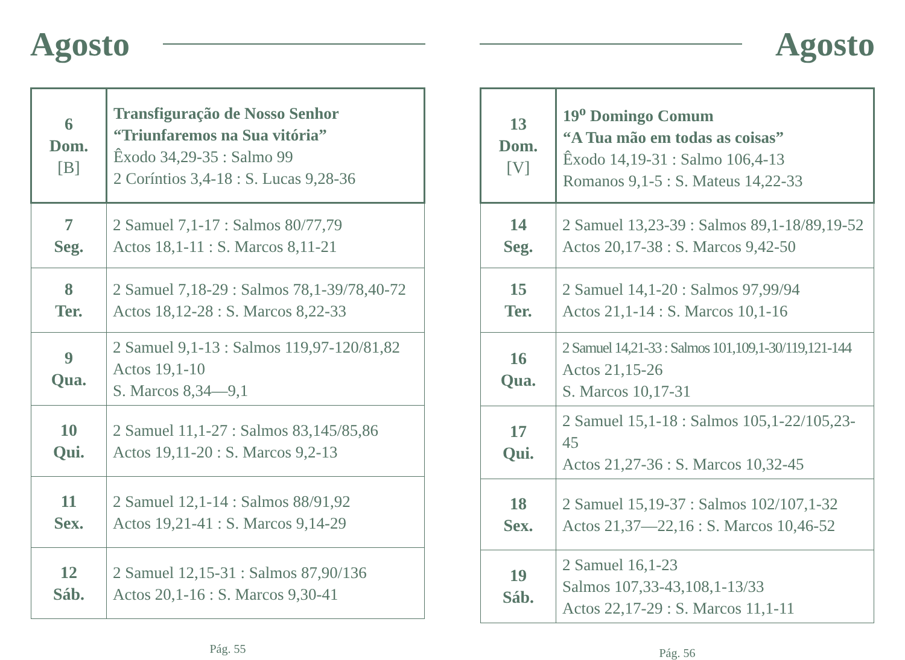Agosto
| 6 Dom. [B] | Transfiguração de Nosso Senhor “Triunfaremos na Sua vitória” Êxodo 34,29-35 : Salmo 99 2 Coríntios 3,4-18 : S. Lucas 9,28-36 |
| 7 Seg. | 2 Samuel 7,1-17 : Salmos 80/77,79 Actos 18,1-11 : S. Marcos 8,11-21 |
| 8 Ter. | 2 Samuel 7,18-29 : Salmos 78,1-39/78,40-72 Actos 18,12-28 : S. Marcos 8,22-33 |
| 9 Qua. | 2 Samuel 9,1-13 : Salmos 119,97-120/81,82 Actos 19,1-10 S. Marcos 8,34—9,1 |
| 10 Qui. | 2 Samuel 11,1-27 : Salmos 83,145/85,86 Actos 19,11-20 : S. Marcos 9,2-13 |
| 11 Sex. | 2 Samuel 12,1-14 : Salmos 88/91,92 Actos 19,21-41 : S. Marcos 9,14-29 |
| 12 Sáb. | 2 Samuel 12,15-31 : Salmos 87,90/136 Actos 20,1-16 : S. Marcos 9,30-41 |
Pág. 55
Agosto
| 13 Dom. [V] | 19<sup>o</sup> Domingo Comum “A Tua mão em todas as coisas” Êxodo 14,19-31 : Salmo 106,4-13 Romanos 9,1-5 : S. Mateus 14,22-33 |
| 14 Seg. | 2 Samuel 13,23-39 : Salmos 89,1-18/89,19-52 Actos 20,17-38 : S. Marcos 9,42-50 |
| 15 Ter. | 2 Samuel 14,1-20 : Salmos 97,99/94 Actos 21,1-14 : S. Marcos 10,1-16 |
| 16 Qua. | 2 Samuel 14,21-33 : Salmos 101,109,1-30/119,121-144 Actos 21,15-26 S. Marcos 10,17-31 |
| 17 Qui. | 2 Samuel 15,1-18 : Salmos 105,1-22/105,23-45 Actos 21,27-36 : S. Marcos 10,32-45 |
| 18 Sex. | 2 Samuel 15,19-37 : Salmos 102/107,1-32 Actos 21,37—22,16 : S. Marcos 10,46-52 |
| 19 Sáb. | 2 Samuel 16,1-23 Salmos 107,33-43,108,1-13/33 Actos 22,17-29 : S. Marcos 11,1-11 |
Pág. 56